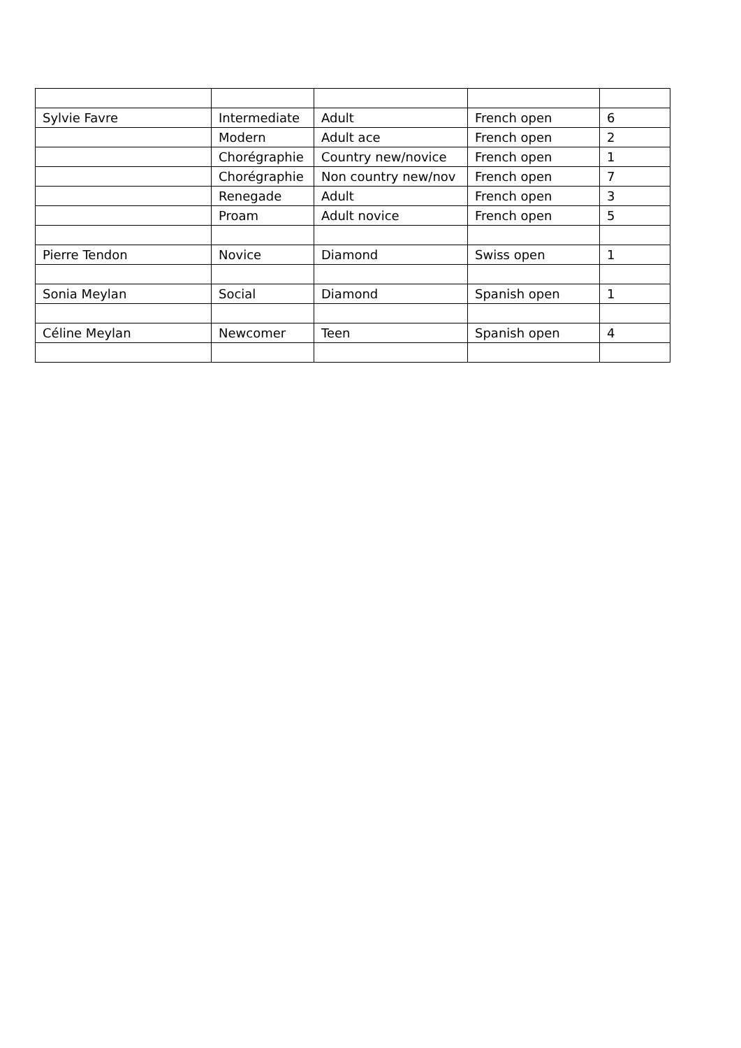| Sylvie Favre | Intermediate | Adult | French open | 6 |
| | Modern | Adult ace | French open | 2 |
| | Chorégraphie | Country new/novice | French open | 1 |
| | Chorégraphie | Non country new/nov | French open | 7 |
| | Renegade | Adult | French open | 3 |
| | Proam | Adult novice | French open | 5 |
| Pierre Tendon | Novice | Diamond | Swiss open | 1 |
| Sonia Meylan | Social | Diamond | Spanish open | 1 |
| Céline Meylan | Newcomer | Teen | Spanish open | 4 |